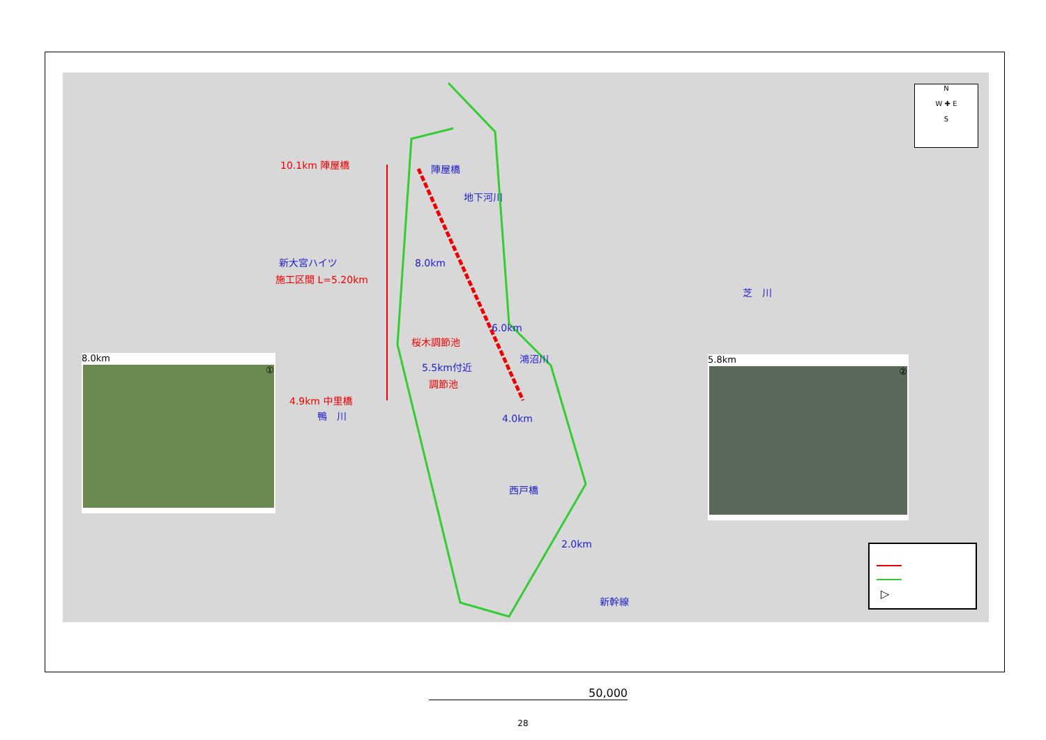10.1km 陣屋橋 陣屋橋
地下河川
新大宮ハイツ
施工区間 L=5.20km
8.0km
芝　川
6.0km
桜木調節池
5.5km付近
鴻沼川
調節池
4.9km 中里橋
鴨　川 4.0km
西戸橋
2.0km
新幹線
N
W ✚ E
S
8.0km
①
5.8km
②
▷
50,000
28